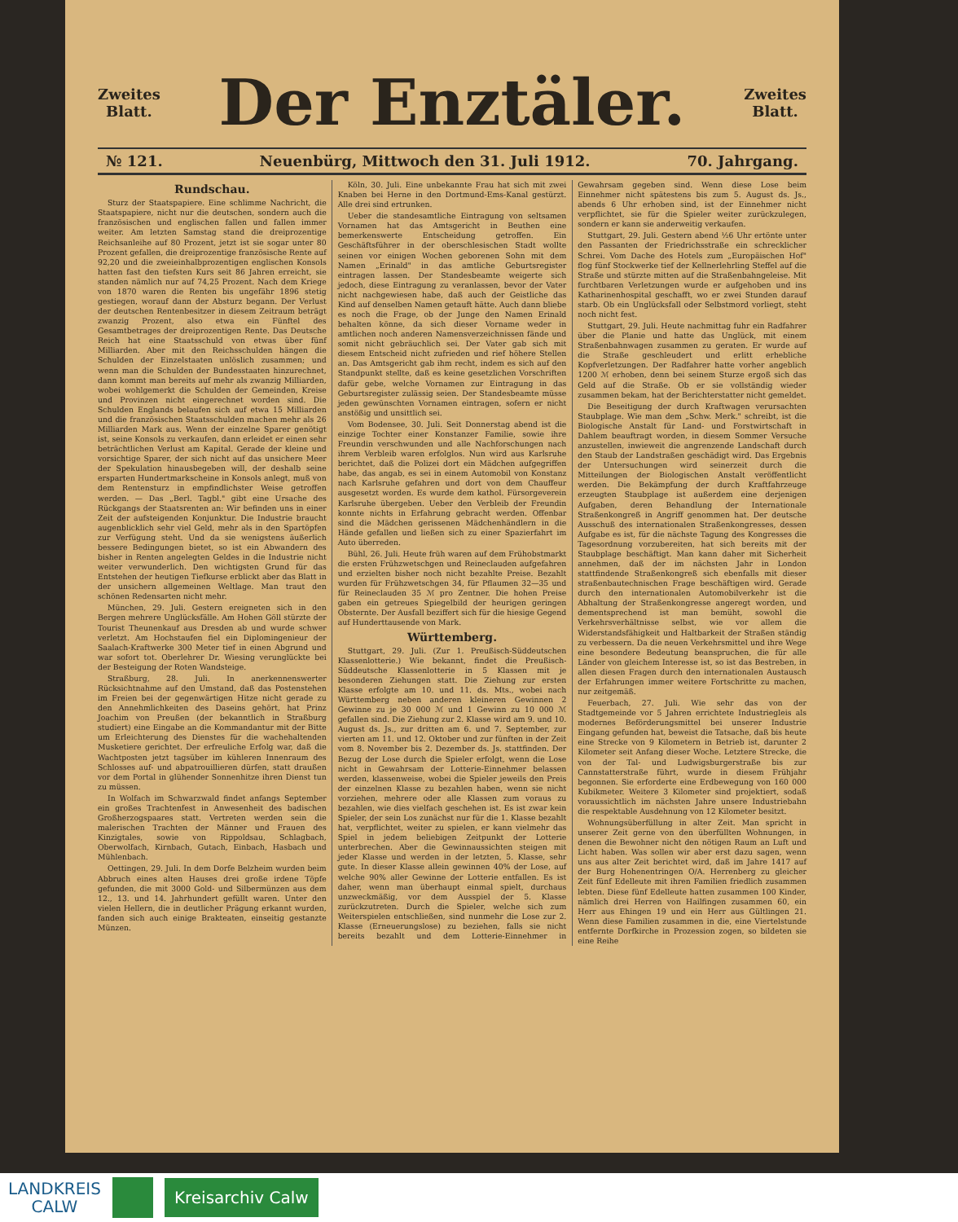Zweites
Blatt.
Der Enztäler.
Zweites
Blatt.
№ 121. Neuenbürg, Mittwoch den 31. Juli 1912. 70. Jahrgang.
Rundschau.
Sturz der Staatspapiere. Eine schlimme Nachricht, die Staatspapiere, nicht nur die deutschen, sondern auch die französischen und englischen fallen und fallen immer weiter. Am letzten Samstag stand die dreiprozentige Reichsanleihe auf 80 Prozent, jetzt ist sie sogar unter 80 Prozent gefallen, die dreiprozentige französische Rente auf 92,20 und die zweieinhalbprozentigen englischen Konsols hatten fast den tiefsten Kurs seit 86 Jahren erreicht, sie standen nämlich nur auf 74,25 Prozent. Nach dem Kriege von 1870 waren die Renten bis ungefähr 1896 stetig gestiegen, worauf dann der Absturz begann. Der Verlust der deutschen Rentenbesitzer in diesem Zeitraum beträgt zwanzig Prozent, also etwa ein Fünftel des Gesamtbetrages der dreiprozentigen Rente. Das Deutsche Reich hat eine Staatsschuld von etwas über fünf Milliarden. Aber mit den Reichsschulden hängen die Schulden der Einzelstaaten unlöslich zusammen; und wenn man die Schulden der Bundesstaaten hinzurechnet, dann kommt man bereits auf mehr als zwanzig Milliarden, wobei wohlgemerkt die Schulden der Gemeinden, Kreise und Provinzen nicht eingerechnet worden sind. Die Schulden Englands belaufen sich auf etwa 15 Milliarden und die französischen Staatsschulden machen mehr als 26 Milliarden Mark aus. Wenn der einzelne Sparer genötigt ist, seine Konsols zu verkaufen, dann erleidet er einen sehr beträchtlichen Verlust am Kapital. Gerade der kleine und vorsichtige Sparer, der sich nicht auf das unsichere Meer der Spekulation hinausbegeben will, der deshalb seine ersparten Hundertmarkscheine in Konsols anlegt, muß von dem Rentensturz in empfindlichster Weise getroffen werden. — Das „Berl. Tagbl." gibt eine Ursache des Rückgangs der Staatsrenten an: Wir befinden uns in einer Zeit der aufsteigenden Konjunktur. Die Industrie braucht augenblicklich sehr viel Geld, mehr als in den Spartöpfen zur Verfügung steht. Und da sie wenigstens äußerlich bessere Bedingungen bietet, so ist ein Abwandern des bisher in Renten angelegten Geldes in die Industrie nicht weiter verwunderlich. Den wichtigsten Grund für das Entstehen der heutigen Tiefkurse erblickt aber das Blatt in der unsichern allgemeinen Weltlage. Man traut den schönen Redensarten nicht mehr.
München, 29. Juli. Gestern ereigneten sich in den Bergen mehrere Unglücksfälle. Am Hohen Göll stürzte der Tourist Theunenkauf aus Dresden ab und wurde schwer verletzt. Am Hochstaufen fiel ein Diplomingenieur der Saalach-Kraftwerke 300 Meter tief in einen Abgrund und war sofort tot. Oberlehrer Dr. Wiesing verunglückte bei der Besteigung der Roten Wandsteige.
Straßburg, 28. Juli. In anerkennenswerter Rücksichtnahme auf den Umstand, daß das Postenstehen im Freien bei der gegenwärtigen Hitze nicht gerade zu den Annehmlichkeiten des Daseins gehört, hat Prinz Joachim von Preußen (der bekanntlich in Straßburg studiert) eine Eingabe an die Kommandantur mit der Bitte um Erleichterung des Dienstes für die wachehaltenden Musketiere gerichtet. Der erfreuliche Erfolg war, daß die Wachtposten jetzt tagsüber im kühleren Innenraum des Schlosses auf- und abpatrouillieren dürfen, statt draußen vor dem Portal in glühender Sonnenhitze ihren Dienst tun zu müssen.
In Wolfach im Schwarzwald findet anfangs September ein großes Trachtenfest in Anwesenheit des badischen Großherzogspaares statt. Vertreten werden sein die malerischen Trachten der Männer und Frauen des Kinzigtales, sowie von Rippoldsau, Schlagbach, Oberwolfach, Kirnbach, Gutach, Einbach, Hasbach und Mühlenbach.
Oettingen, 29. Juli. In dem Dorfe Belzheim wurden beim Abbruch eines alten Hauses drei große irdene Töpfe gefunden, die mit 3000 Gold- und Silbermünzen aus dem 12., 13. und 14. Jahrhundert gefüllt waren. Unter den vielen Hellern, die in deutlicher Prägung erkannt wurden, fanden sich auch einige Brakteaten, einseitig gestanzte Münzen.
Köln, 30. Juli. Eine unbekannte Frau hat sich mit zwei Knaben bei Herne in den Dortmund-Ems-Kanal gestürzt. Alle drei sind ertrunken.
Ueber die standesamtliche Eintragung von seltsamen Vornamen hat das Amtsgericht in Beuthen eine bemerkenswerte Entscheidung getroffen. Ein Geschäftsführer in der oberschlesischen Stadt wollte seinen vor einigen Wochen geborenen Sohn mit dem Namen „Erinald" in das amtliche Geburtsregister eintragen lassen. Der Standesbeamte weigerte sich jedoch, diese Eintragung zu veranlassen, bevor der Vater nicht nachgewiesen habe, daß auch der Geistliche das Kind auf denselben Namen getauft hätte. Auch dann bliebe es noch die Frage, ob der Junge den Namen Erinald behalten könne, da sich dieser Vorname weder in amtlichen noch anderen Namensverzeichnissen fände und somit nicht gebräuchlich sei. Der Vater gab sich mit diesem Entscheid nicht zufrieden und rief höhere Stellen an. Das Amtsgericht gab ihm recht, indem es sich auf den Standpunkt stellte, daß es keine gesetzlichen Vorschriften dafür gebe, welche Vornamen zur Eintragung in das Geburtsregister zulässig seien. Der Standesbeamte müsse jeden gewünschten Vornamen eintragen, sofern er nicht anstößig und unsittlich sei.
Vom Bodensee, 30. Juli. Seit Donnerstag abend ist die einzige Tochter einer Konstanzer Familie, sowie ihre Freundin verschwunden und alle Nachforschungen nach ihrem Verbleib waren erfolglos. Nun wird aus Karlsruhe berichtet, daß die Polizei dort ein Mädchen aufgegriffen habe, das angab, es sei in einem Automobil von Konstanz nach Karlsruhe gefahren und dort von dem Chauffeur ausgesetzt worden. Es wurde dem kathol. Fürsorgeverein Karlsruhe übergeben. Ueber den Verbleib der Freundin konnte nichts in Erfahrung gebracht werden. Offenbar sind die Mädchen gerissenen Mädchenhändlern in die Hände gefallen und ließen sich zu einer Spazierfahrt im Auto überreden.
Bühl, 26. Juli. Heute früh waren auf dem Frühobstmarkt die ersten Frühzwetschgen und Reineclauden aufgefahren und erzielten bisher noch nicht bezahlte Preise. Bezahlt wurden für Frühzwetschgen 34, für Pflaumen 32—35 und für Reineclauden 35 ℳ pro Zentner. Die hohen Preise gaben ein getreues Spiegelbild der heurigen geringen Obsternte. Der Ausfall beziffert sich für die hiesige Gegend auf Hunderttausende von Mark.
Württemberg.
Stuttgart, 29. Juli. (Zur 1. Preußisch-Süddeutschen Klassenlotterie.) Wie bekannt, findet die Preußisch-Süddeutsche Klassenlotterie in 5 Klassen mit je besonderen Ziehungen statt. Die Ziehung zur ersten Klasse erfolgte am 10. und 11. ds. Mts., wobei nach Württemberg neben anderen kleineren Gewinnen 2 Gewinne zu je 30 000 ℳ und 1 Gewinn zu 10 000 ℳ gefallen sind. Die Ziehung zur 2. Klasse wird am 9. und 10. August ds. Js., zur dritten am 6. und 7. September, zur vierten am 11. und 12. Oktober und zur fünften in der Zeit vom 8. November bis 2. Dezember ds. Js. stattfinden. Der Bezug der Lose durch die Spieler erfolgt, wenn die Lose nicht in Gewahrsam der Lotterie-Einnehmer belassen werden, klassenweise, wobei die Spieler jeweils den Preis der einzelnen Klasse zu bezahlen haben, wenn sie nicht vorziehen, mehrere oder alle Klassen zum voraus zu bezahlen, wie dies vielfach geschehen ist. Es ist zwar kein Spieler, der sein Los zunächst nur für die 1. Klasse bezahlt hat, verpflichtet, weiter zu spielen, er kann vielmehr das Spiel in jedem beliebigen Zeitpunkt der Lotterie unterbrechen. Aber die Gewinnaussichten steigen mit jeder Klasse und werden in der letzten, 5. Klasse, sehr gute. In dieser Klasse allein gewinnen 40% der Lose, auf welche 90% aller Gewinne der Lotterie entfallen. Es ist daher, wenn man überhaupt einmal spielt, durchaus unzweckmäßig, vor dem Ausspiel der 5. Klasse zurückzutreten. Durch die Spieler, welche sich zum Weiterspielen entschließen, sind nunmehr die Lose zur 2. Klasse (Erneuerungslose) zu beziehen, falls sie nicht bereits bezahlt und dem Lotterie-Einnehmer in Gewahrsam gegeben sind. Wenn diese Lose beim Einnehmer nicht spätestens bis zum 5. August ds. Js., abends 6 Uhr erhoben sind, ist der Einnehmer nicht verpflichtet, sie für die Spieler weiter zurückzulegen, sondern er kann sie anderweitig verkaufen.
Stuttgart, 29. Juli. Gestern abend ½6 Uhr ertönte unter den Passanten der Friedrichsstraße ein schrecklicher Schrei. Vom Dache des Hotels zum „Europäischen Hof" flog fünf Stockwerke tief der Kellnerlehrling Steffel auf die Straße und stürzte mitten auf die Straßenbahngeleise. Mit furchtbaren Verletzungen wurde er aufgehoben und ins Katharinenhospital geschafft, wo er zwei Stunden darauf starb. Ob ein Unglücksfall oder Selbstmord vorliegt, steht noch nicht fest.
Stuttgart, 29. Juli. Heute nachmittag fuhr ein Radfahrer über die Planie und hatte das Unglück, mit einem Straßenbahnwagen zusammen zu geraten. Er wurde auf die Straße geschleudert und erlitt erhebliche Kopfverletzungen. Der Radfahrer hatte vorher angeblich 1200 ℳ erhoben, denn bei seinem Sturze ergoß sich das Geld auf die Straße. Ob er sie vollständig wieder zusammen bekam, hat der Berichterstatter nicht gemeldet.
Die Beseitigung der durch Kraftwagen verursachten Staubplage. Wie man dem „Schw. Merk." schreibt, ist die Biologische Anstalt für Land- und Forstwirtschaft in Dahlem beauftragt worden, in diesem Sommer Versuche anzustellen, inwieweit die angrenzende Landschaft durch den Staub der Landstraßen geschädigt wird. Das Ergebnis der Untersuchungen wird seinerzeit durch die Mitteilungen der Biologischen Anstalt veröffentlicht werden. Die Bekämpfung der durch Kraftfahrzeuge erzeugten Staubplage ist außerdem eine derjenigen Aufgaben, deren Behandlung der Internationale Straßenkongreß in Angriff genommen hat. Der deutsche Ausschuß des internationalen Straßenkongresses, dessen Aufgabe es ist, für die nächste Tagung des Kongresses die Tagesordnung vorzubereiten, hat sich bereits mit der Staubplage beschäftigt. Man kann daher mit Sicherheit annehmen, daß der im nächsten Jahr in London stattfindende Straßenkongreß sich ebenfalls mit dieser straßenbautechnischen Frage beschäftigen wird. Gerade durch den internationalen Automobilverkehr ist die Abhaltung der Straßenkongresse angeregt worden, und dementsprechend ist man bemüht, sowohl die Verkehrsverhältnisse selbst, wie vor allem die Widerstandsfähigkeit und Haltbarkeit der Straßen ständig zu verbessern. Da die neuen Verkehrsmittel und ihre Wege eine besondere Bedeutung beanspruchen, die für alle Länder von gleichem Interesse ist, so ist das Bestreben, in allen diesen Fragen durch den internationalen Austausch der Erfahrungen immer weitere Fortschritte zu machen, nur zeitgemäß.
Feuerbach, 27. Juli. Wie sehr das von der Stadtgemeinde vor 5 Jahren errichtete Industriegleis als modernes Beförderungsmittel bei unserer Industrie Eingang gefunden hat, beweist die Tatsache, daß bis heute eine Strecke von 9 Kilometern in Betrieb ist, darunter 2 Kilometer seit Anfang dieser Woche. Letztere Strecke, die von der Tal- und Ludwigsburgerstraße bis zur Cannstatterstraße führt, wurde in diesem Frühjahr begonnen. Sie erforderte eine Erdbewegung von 160 000 Kubikmeter. Weitere 3 Kilometer sind projektiert, sodaß voraussichtlich im nächsten Jahre unsere Industriebahn die respektable Ausdehnung von 12 Kilometer besitzt.
Wohnungsüberfüllung in alter Zeit. Man spricht in unserer Zeit gerne von den überfüllten Wohnungen, in denen die Bewohner nicht den nötigen Raum an Luft und Licht haben. Was sollen wir aber erst dazu sagen, wenn uns aus alter Zeit berichtet wird, daß im Jahre 1417 auf der Burg Hohenentringen O/A. Herrenberg zu gleicher Zeit fünf Edelleute mit ihren Familien friedlich zusammen lebten. Diese fünf Edelleute hatten zusammen 100 Kinder, nämlich drei Herren von Hailfingen zusammen 60, ein Herr aus Ehingen 19 und ein Herr aus Gültlingen 21. Wenn diese Familien zusammen in die, eine Viertelstunde entfernte Dorfkirche in Prozession zogen, so bildeten sie eine Reihe
LANDKREIS
CALW
Kreisarchiv Calw